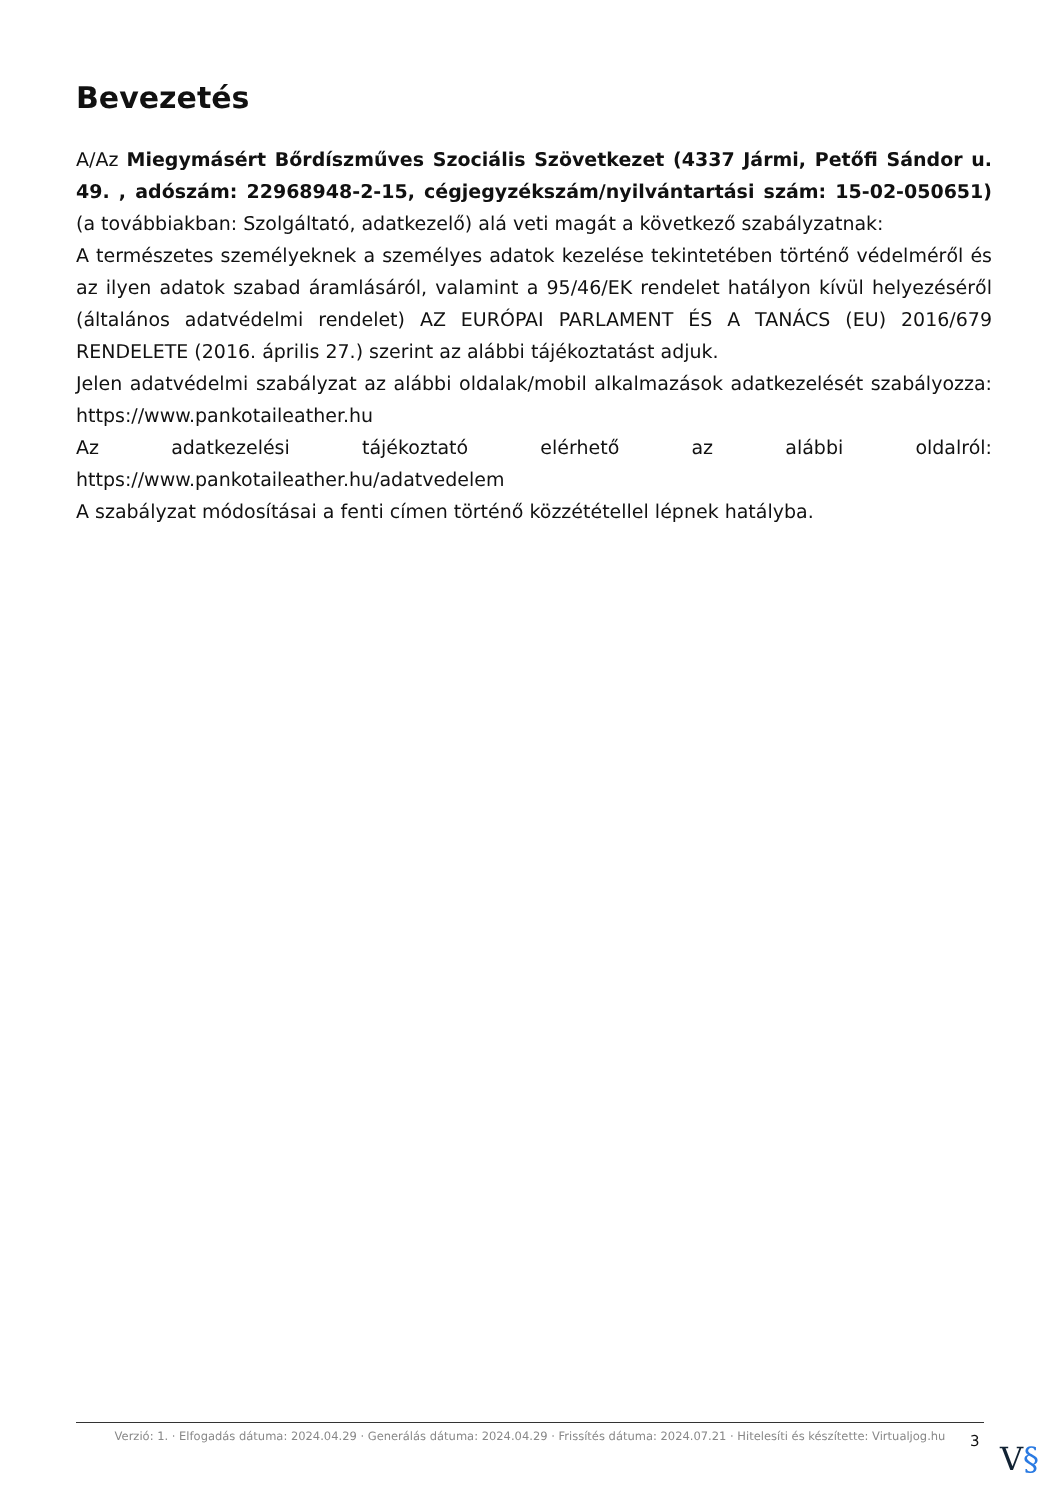Bevezetés
A/Az Miegymásért Bőrdíszműves Szociális Szövetkezet (4337 Jármi, Petőfi Sándor u. 49. , adószám: 22968948-2-15, cégjegyzékszám/nyilvántartási szám: 15-02-050651) (a továbbiakban: Szolgáltató, adatkezelő) alá veti magát a következő szabályzatnak:
A természetes személyeknek a személyes adatok kezelése tekintetében történő védelméről és az ilyen adatok szabad áramlásáról, valamint a 95/46/EK rendelet hatályon kívül helyezéséről (általános adatvédelmi rendelet) AZ EURÓPAI PARLAMENT ÉS A TANÁCS (EU) 2016/679 RENDELETE (2016. április 27.) szerint az alábbi tájékoztatást adjuk.
Jelen adatvédelmi szabályzat az alábbi oldalak/mobil alkalmazások adatkezelését szabályozza: https://www.pankotaileather.hu
Az adatkezelési tájékoztató elérhető az alábbi oldalról: https://www.pankotaileather.hu/adatvedelem
A szabályzat módosításai a fenti címen történő közzététellel lépnek hatályba.
Verzió: 1. · Elfogadás dátuma: 2024.04.29 · Generálás dátuma: 2024.04.29 · Frissítés dátuma: 2024.07.21 · Hitelesíti és készítette: Virtualjog.hu
3 V§